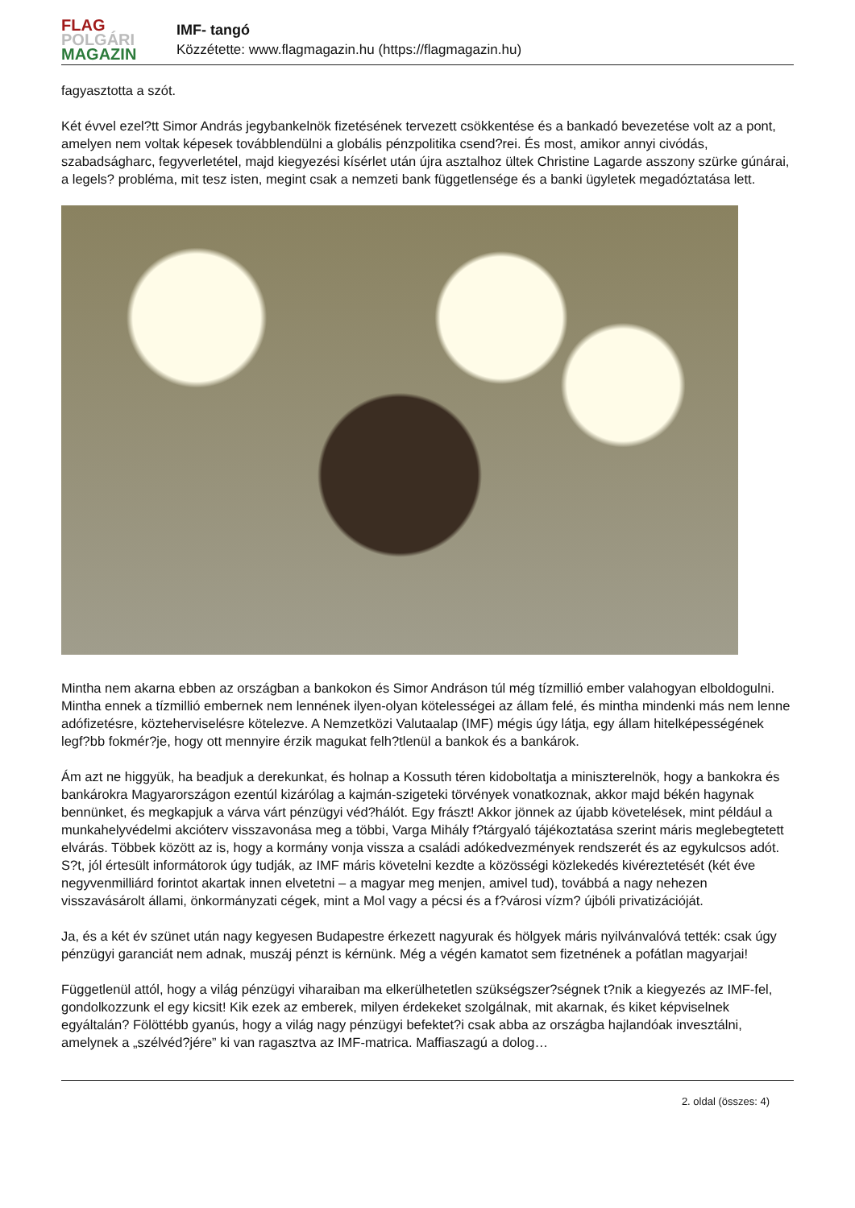FLAG
POLGÁRI
MAGAZIN
IMF- tangó
Közzétette: www.flagmagazin.hu (https://flagmagazin.hu)
fagyasztotta a szót.
Két évvel ezel?tt Simor András jegybankelnök fizetésének tervezett csökkentése és a bankadó bevezetése volt az a pont, amelyen nem voltak képesek továbblendülni a globális pénzpolitika csend?rei. És most, amikor annyi civódás, szabadságharc, fegyverletétel, majd kiegyezési kísérlet után újra asztalhoz ültek Christine Lagarde asszony szürke gúnárai, a legels? probléma, mit tesz isten, megint csak a nemzeti bank függetlensége és a banki ügyletek megadóztatása lett.
Mintha nem akarna ebben az országban a bankokon és Simor Andráson túl még tízmillió ember valahogyan elboldogulni. Mintha ennek a tízmillió embernek nem lennének ilyen-olyan kötelességei az állam felé, és mintha mindenki más nem lenne adófizetésre, közteherviselésre kötelezve. A Nemzetközi Valutaalap (IMF) mégis úgy látja, egy állam hitelképességének legf?bb fokmér?je, hogy ott mennyire érzik magukat felh?tlenül a bankok és a bankárok.
Ám azt ne higgyük, ha beadjuk a derekunkat, és holnap a Kossuth téren kidoboltatja a miniszterelnök, hogy a bankokra és bankárokra Magyarországon ezentúl kizárólag a kajmán-szigeteki törvények vonatkoznak, akkor majd békén hagynak bennünket, és megkapjuk a várva várt pénzügyi véd?hálót. Egy frászt! Akkor jönnek az újabb követelések, mint például a munkahelyvédelmi akcióterv visszavonása meg a többi, Varga Mihály f?tárgyaló tájékoztatása szerint máris meglebegtetett elvárás. Többek között az is, hogy a kormány vonja vissza a családi adókedvezmények rendszerét és az egykulcsos adót. S?t, jól értesült informátorok úgy tudják, az IMF máris követelni kezdte a közösségi közlekedés kivéreztetését (két éve negyvenmilliárd forintot akartak innen elvetetni – a magyar meg menjen, amivel tud), továbbá a nagy nehezen visszavásárolt állami, önkormányzati cégek, mint a Mol vagy a pécsi és a f?városi vízm? újbóli privatizációját.
Ja, és a két év szünet után nagy kegyesen Budapestre érkezett nagyurak és hölgyek máris nyilvánvalóvá tették: csak úgy pénzügyi garanciát nem adnak, muszáj pénzt is kérnünk. Még a végén kamatot sem fizetnének a pofátlan magyarjai!
Függetlenül attól, hogy a világ pénzügyi viharaiban ma elkerülhetetlen szükségszer?ségnek t?nik a kiegyezés az IMF-fel, gondolkozzunk el egy kicsit! Kik ezek az emberek, milyen érdekeket szolgálnak, mit akarnak, és kiket képviselnek egyáltalán? Fölöttébb gyanús, hogy a világ nagy pénzügyi befektet?i csak abba az országba hajlandóak invesztálni, amelynek a „szélvéd?jére” ki van ragasztva az IMF-matrica. Maffiaszagú a dolog…
2. oldal (összes: 4)